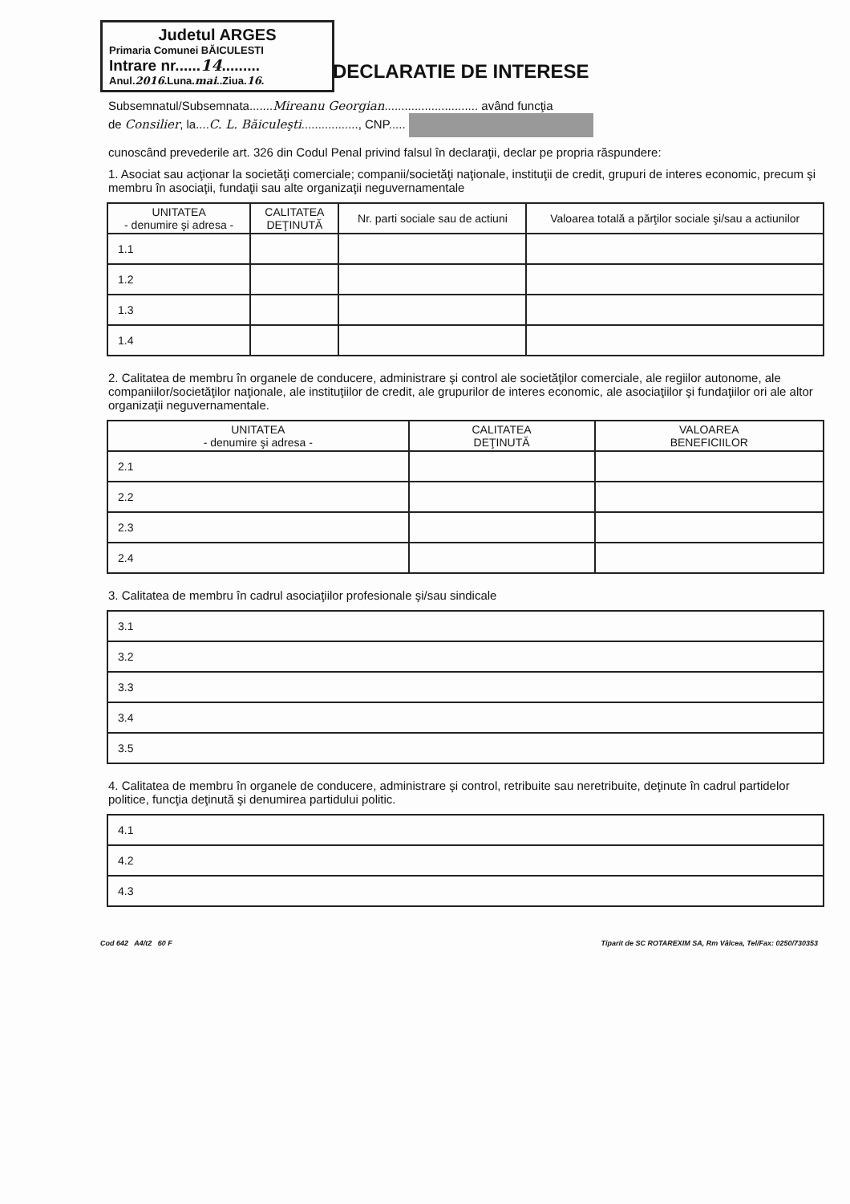Judetul ARGES
Primaria Comunei BĂICULESTI
Intrare nr......14.........
Anul.2016.Luna.mai..Ziua.16.
DECLARATIE DE INTERESE
Subsemnatul/Subsemnata.......Mireanu Georgian............................ având funcţia
de Consilier, la....C. L. Băiculeşti................., CNP.....
cunoscând prevederile art. 326 din Codul Penal privind falsul în declaraţii, declar pe propria răspundere:
1. Asociat sau acţionar la societăţi comerciale; companii/societăţi naţionale, instituţii de credit, grupuri de interes economic, precum şi membru în asociaţii, fundaţii sau alte organizaţii neguvernamentale
| UNITATEA - denumire şi adresa - | CALITATEA DEŢINUTĂ | Nr. parti sociale sau de actiuni | Valoarea totală a părţilor sociale şi/sau a actiunilor |
| --- | --- | --- | --- |
| 1.1 | | | |
| 1.2 | | | |
| 1.3 | | | |
| 1.4 | | | |
2. Calitatea de membru în organele de conducere, administrare şi control ale societăţilor comerciale, ale regiilor autonome, ale companiilor/societăţilor naţionale, ale instituţiilor de credit, ale grupurilor de interes economic, ale asociaţiilor şi fundaţiilor ori ale altor organizaţii neguvernamentale.
| UNITATEA - denumire şi adresa - | CALITATEA DEŢINUTĂ | VALOAREA BENEFICIILOR |
| --- | --- | --- |
| 2.1 | | |
| 2.2 | | |
| 2.3 | | |
| 2.4 | | |
3. Calitatea de membru în cadrul asociaţiilor profesionale şi/sau sindicale
| 3.1 |
| 3.2 |
| 3.3 |
| 3.4 |
| 3.5 |
4. Calitatea de membru în organele de conducere, administrare şi control, retribuite sau neretribuite, deţinute în cadrul partidelor politice, funcţia deţinută şi denumirea partidului politic.
| 4.1 |
| 4.2 |
| 4.3 |
Cod 642 A4/t2 60 F Tiparit de SC ROTAREXIM SA, Rm Vâlcea, Tel/Fax: 0250/730353